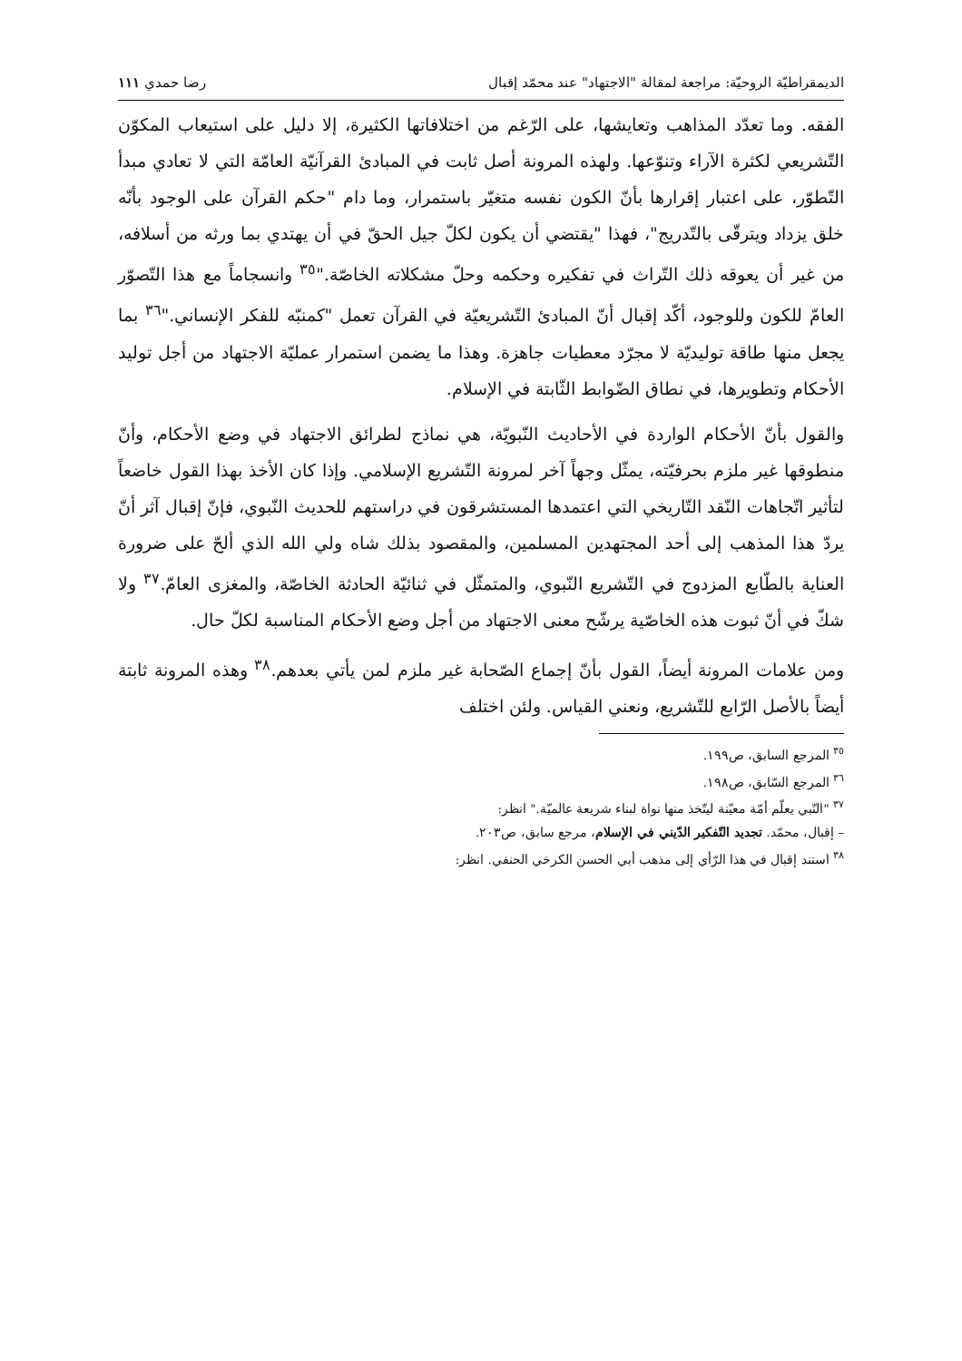الديمقراطيّة الروحيّة: مراجعة لمقالة "الاجتهاد" عند محمّد إقبال رضا حمدي ١١١
الفقه. وما تعدّد المذاهب وتعايشها، على الرّغم من اختلافاتها الكثيرة، إلا دليل على استيعاب المكوّن التّشريعي لكثرة الآراء وتنوّعها. ولهذه المرونة أصل ثابت في المبادئ القرآنيّة العامّة التي لا تعادي مبدأ التّطوّر، على اعتبار إقرارها بأنّ الكون نفسه متغيّر باستمرار، وما دام "حكم القرآن على الوجود بأنّه خلق يزداد ويترقّى بالتّدريج"، فهذا "يقتضي أن يكون لكلّ جيل الحقّ في أن يهتدي بما ورثه من أسلافه، من غير أن يعوقه ذلك التّراث في تفكيره وحكمه وحلّ مشكلاته الخاصّة."<sup>٣٥</sup> وانسجاماً مع هذا التّصوّر العامّ للكون وللوجود، أكّد إقبال أنّ المبادئ التّشريعيّة في القرآن تعمل "كمنبّه للفكر الإنساني."<sup>٣٦</sup> بما يجعل منها طاقة توليديّة لا مجرّد معطيات جاهزة. وهذا ما يضمن استمرار عمليّة الاجتهاد من أجل توليد الأحكام وتطويرها، في نطاق الضّوابط الثّابتة في الإسلام.
والقول بأنّ الأحكام الواردة في الأحاديث النّبويّة، هي نماذج لطرائق الاجتهاد في وضع الأحكام، وأنّ منطوقها غير ملزم بحرفيّته، يمثّل وجهاً آخر لمرونة التّشريع الإسلامي. وإذا كان الأخذ بهذا القول خاضعاً لتأثير اتّجاهات النّقد التّاريخي التي اعتمدها المستشرقون في دراستهم للحديث النّبوي، فإنّ إقبال آثر أنّ يردّ هذا المذهب إلى أحد المجتهدين المسلمين، والمقصود بذلك شاه ولي الله الذي ألحّ على ضرورة العناية بالطّابع المزدوج في التّشريع النّبوي، والمتمثّل في ثنائيّة الحادثة الخاصّة، والمغزى العامّ.<sup>٣٧</sup> ولا شكّ في أنّ ثبوت هذه الخاصّية يرشّح معنى الاجتهاد من أجل وضع الأحكام المناسبة لكلّ حال.
ومن علامات المرونة أيضاً، القول بأنّ إجماع الصّحابة غير ملزم لمن يأتي بعدهم.<sup>٣٨</sup> وهذه المرونة ثابتة أيضاً بالأصل الرّابع للتّشريع، ونعني القياس. ولئن اختلف
<sup>٣٥</sup> المرجع السابق، ص١٩٩.
<sup>٣٦</sup> المرجع السّابق، ص١٩٨.
<sup>٣٧</sup> "النّبي يعلّم أمّة معيّنة ليتّخذ منها نواة لبناء شريعة عالميّة." انظر:
– إقبال، محمّد. تجديد التّفكير الدّيني في الإسلام، مرجع سابق، ص٢٠٣.
<sup>٣٨</sup> استند إقبال في هذا الرّأي إلى مذهب أبي الحسن الكرخي الحنفي. انظر: